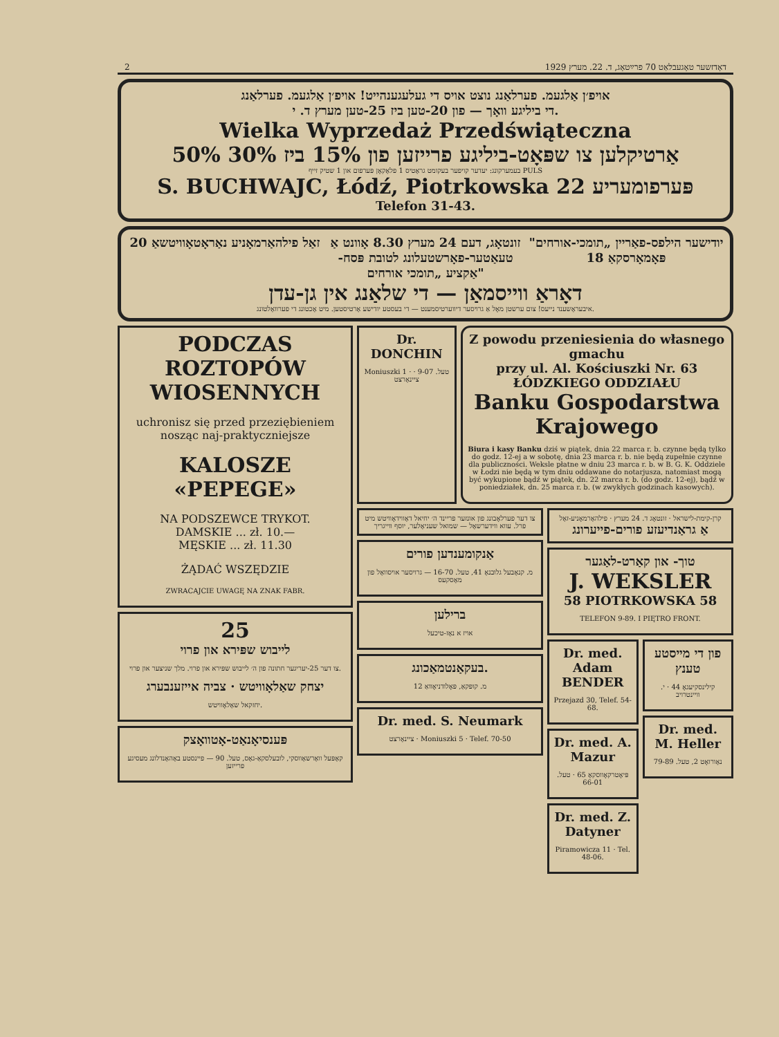2 דאָדזשער טאָגעבלאַט 70 פרײַטאָג, ד. 22. מערץ 1929
אויפ׳ן אַלגעמ. פערלאַנג נוצט אויס די געלעגענהייט! אויפ׳ן אַלגעמ. פערלאַנג
די ביליגע וואָך — פון 20-טען ביז 25-טען מערץ ד. י.
Wielka Wyprzedaż Przedświąteczna
50% אַרטיקלען צו שפּאָט-ביליגע פרייזען פון 15% ביז 30%
בעמערקונג: יעדער קויפער בעקומט גראַטיס 1 פלאַקאָן פּערפום און 1 שטיק זייף PULS
S. BUCHWAJC, Łódź, Piotrkowska 22 פּערפומעריע
Telefon 31-43.
זאַל פילהאַרמאָניע נאַראָטאָוויטשאַ 20
זונטאָג, דעם 24 מערץ 8.30 אָוונט אַ טעאַטער-פאָרשטעלונג לטובת פּסח-אַקציע „תומכי אורחים"
יודישער הילפס-פאַריין „תומכי-אורחים" פּאָמאָרסקאַ 18
דאָראַ ווייסמאַן — די שלאַנג אין גן-עדן
איבעראַשענד נייעס! צום ערשטן מאָל אַ גרויסער דיווערטיסמענט — די בעסטע יודישע אַרטיסטען. מיט אַכטונג די פערוואַלטונג.
PODCZAS ROZTOPÓW WIOSENNYCH
uchronisz się przed przeziębieniem nosząc naj-praktyczniejsze
KALOSZE «PEPEGE»
NA PODSZEWCE TRYKOT.
DAMSKIE ... zł. 10.—
MĘSKIE ... zł. 11.30
ŻĄDAĆ WSZĘDZIE
ZWRACAJCIE UWAGĘ NA ZNAK FABR.
25
לייבוש שפּירא און פרוי
צו דער 25-יעריגער חתונה פון ה׳ לייבוש שפּירא און פרוי. מלך שניצער און פרוי.
יצחק שאַלאָוויטש · צביה אייזענבערג
יחזקאל שאַלאָוויטש.
פּענסיאָנאַט-אָטוואָצק
קאַפּעל וואַרשאַווסקי, לובעלסקאַ-גאַס, טעל. 90 — פיינסטע באַהאַנדלונג מעסיגע פרייזען
Dr. DONCHIN
Moniuszki 1 · טעל. 9-07 · ציינאַרצט
Z powodu przeniesienia do własnego gmachu
przy ul. Al. Kościuszki Nr. 63
ŁÓDZKIEGO ODDZIAŁU
Banku Gospodarstwa Krajowego
Biura i kasy Banku dziś w piątek, dnia 22 marca r. b. czynne będą tylko do godz. 12-ej a w sobotę, dnia 23 marca r. b. nie będą zupełnie czynne dla publiczności. Weksle płatne w dniu 23 marca r. b. w B. G. K. Oddziele w Łodzi nie będą w tym dniu oddawane do notarjusza, natomiast mogą być wykupione bądź w piątek, dn. 22 marca r. b. (do godz. 12-ej), bądź w poniedziałek, dn. 25 marca r. b. (w zwykłych godzinach kasowych).
צו דער פערלאָבונג פון אונזער פריינד ה׳ יחיאל דאַווידאָוויטש מיט פרל. עווא ווידערשאַל — שמואל שעניאַלער, יוסף ווייגריך
אַנקומענדען פורים
מ. קנאַבעל גלובנאַ 41, טעל. 16-70 — גרויסער אויסוואַל פון מאַסקעס
ברילען
אויז א נאַז-טיכעל
בעקאַנטמאַכונג.
מ. קופּקאַ, פּאָלודניאָוואַ 12
Dr. med. S. Neumark
ציינאַרצט · Moniuszki 5 · Telef. 70-50
קרן-קימת-לישראל · זונטאָג ד. 24 מערץ · פילהאַרמאָניע-זאַל
אַ גראַנדיעזע פורים-פייערונג
טוך- און קאַרט-לאַגער
J. WEKSLER
58 PIOTRKOWSKA 58
TELEFON 9-89. I PIĘTRO FRONT.
Dr. med. Adam BENDER
Przejazd 30, Telef. 54-68.
Dr. med. A. Mazur
פּיאָטרקאָווסקאַ 65 · טעל. 66-01
Dr. med. Z. Datyner
Piramowicza 11 · Tel. 48-06.
פון די מייסטע טענץ
קילינסקיעגאָ 44 · י. וויינטרויב
Dr. med. M. Heller
נאַורואָט 2, טעל. 79-89